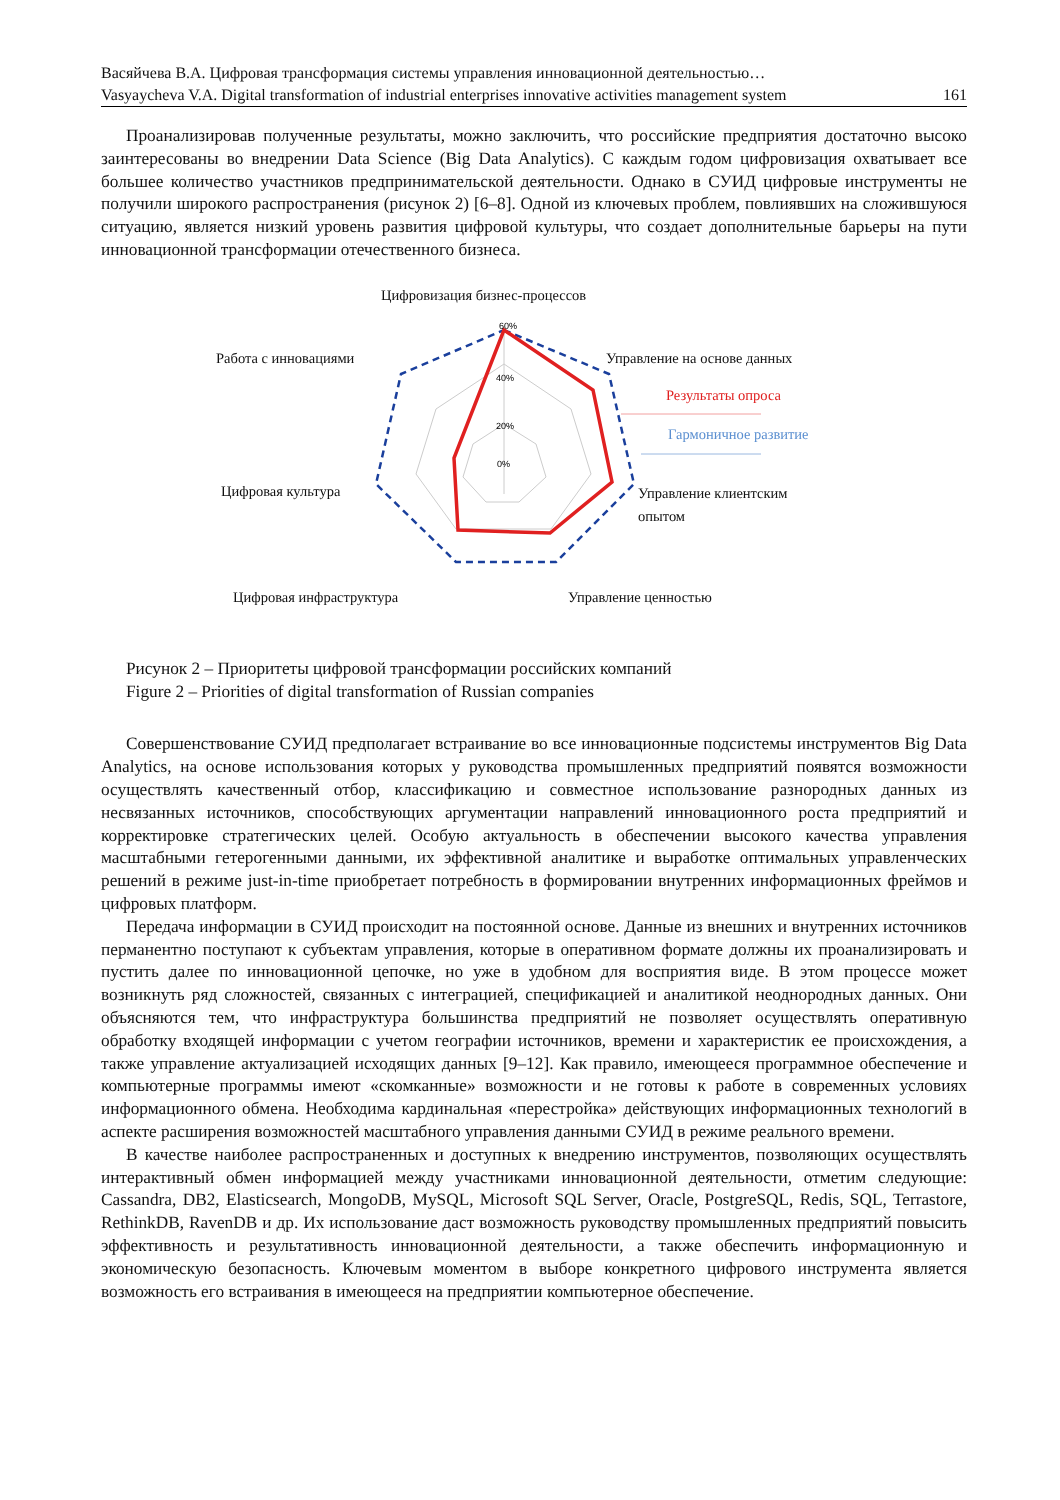Васяйчева В.А. Цифровая трансформация системы управления инновационной деятельностью…
Vasyaycheva V.A. Digital transformation of industrial enterprises innovative activities management system 161
Проанализировав полученные результаты, можно заключить, что российские предприятия достаточно высоко заинтересованы во внедрении Data Science (Big Data Analytics). С каждым годом цифровизация охватывает все большее количество участников предпринимательской деятельности. Однако в СУИД цифровые инструменты не получили широкого распространения (рисунок 2) [6–8]. Одной из ключевых проблем, повлиявших на сложившуюся ситуацию, является низкий уровень развития цифровой культуры, что создает дополнительные барьеры на пути инновационной трансформации отечественного бизнеса.
60%
40%
20%
0%
Цифровизация бизнес-процессов
Работа с инновациями Управление на основе данных
Результаты опроса
Гармоничное развитие
Цифровая культура Управление клиентским
опытом
Цифровая инфраструктура Управление ценностью
Рисунок 2 – Приоритеты цифровой трансформации российских компаний
Figure 2 – Priorities of digital transformation of Russian companies
Совершенствование СУИД предполагает встраивание во все инновационные подсистемы инструментов Big Data Analytics, на основе использования которых у руководства промышленных предприятий появятся возможности осуществлять качественный отбор, классификацию и совместное использование разнородных данных из несвязанных источников, способствующих аргументации направлений инновационного роста предприятий и корректировке стратегических целей. Особую актуальность в обеспечении высокого качества управления масштабными гетерогенными данными, их эффективной аналитике и выработке оптимальных управленческих решений в режиме just-in-time приобретает потребность в формировании внутренних информационных фреймов и цифровых платформ.
Передача информации в СУИД происходит на постоянной основе. Данные из внешних и внутренних источников перманентно поступают к субъектам управления, которые в оперативном формате должны их проанализировать и пустить далее по инновационной цепочке, но уже в удобном для восприятия виде. В этом процессе может возникнуть ряд сложностей, связанных с интеграцией, спецификацией и аналитикой неоднородных данных. Они объясняются тем, что инфраструктура большинства предприятий не позволяет осуществлять оперативную обработку входящей информации с учетом географии источников, времени и характеристик ее происхождения, а также управление актуализацией исходящих данных [9–12]. Как правило, имеющееся программное обеспечение и компьютерные программы имеют «скомканные» возможности и не готовы к работе в современных условиях информационного обмена. Необходима кардинальная «перестройка» действующих информационных технологий в аспекте расширения возможностей масштабного управления данными СУИД в режиме реального времени.
В качестве наиболее распространенных и доступных к внедрению инструментов, позволяющих осуществлять интерактивный обмен информацией между участниками инновационной деятельности, отметим следующие: Cassandra, DB2, Elasticsearch, MongoDB, MySQL, Microsoft SQL Server, Oracle, PostgreSQL, Redis, SQL, Terrastore, RethinkDB, RavenDB и др. Их использование даст возможность руководству промышленных предприятий повысить эффективность и результативность инновационной деятельности, а также обеспечить информационную и экономическую безопасность. Ключевым моментом в выборе конкретного цифрового инструмента является возможность его встраивания в имеющееся на предприятии компьютерное обеспечение.